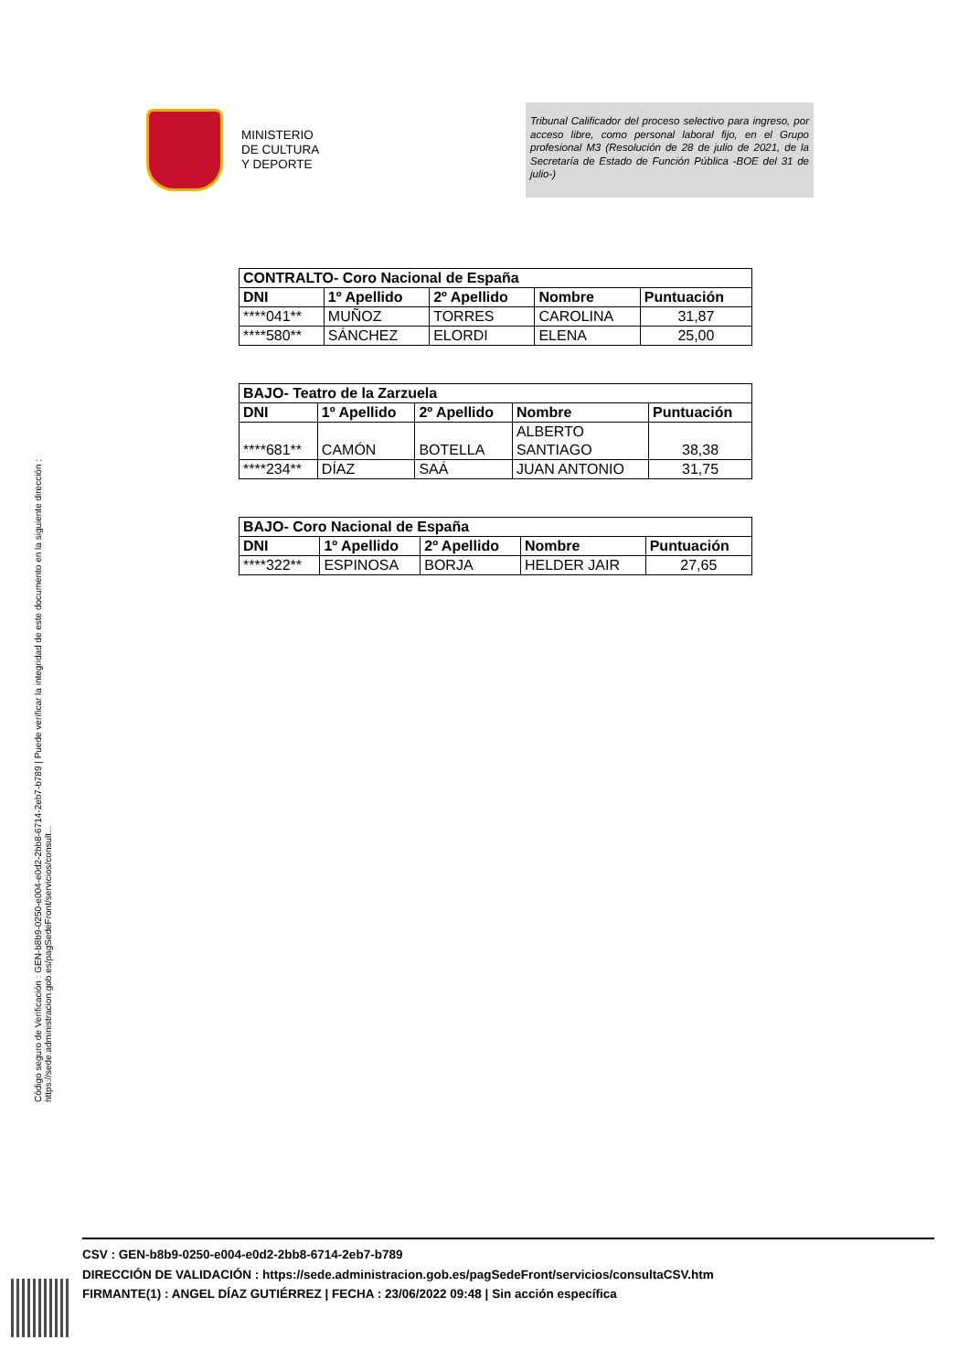MINISTERIO
DE CULTURA
Y DEPORTE
Tribunal Calificador del proceso selectivo para ingreso, por acceso libre, como personal laboral fijo, en el Grupo profesional M3 (Resolución de 28 de julio de 2021, de la Secretaría de Estado de Función Pública -BOE del 31 de julio-)
| CONTRALTO- Coro Nacional de España | | | | |
| --- | --- | --- | --- | --- |
| DNI | 1º Apellido | 2º Apellido | Nombre | Puntuación |
| ****041** | MUÑOZ | TORRES | CAROLINA | 31,87 |
| ****580** | SÁNCHEZ | ELORDI | ELENA | 25,00 |
| BAJO- Teatro de la Zarzuela | | | | |
| --- | --- | --- | --- | --- |
| DNI | 1º Apellido | 2º Apellido | Nombre | Puntuación |
| ****681** | CAMÓN | BOTELLA | ALBERTO SANTIAGO | 38,38 |
| ****234** | DÍAZ | SAÁ | JUAN ANTONIO | 31,75 |
| BAJO- Coro Nacional de España | | | | |
| --- | --- | --- | --- | --- |
| DNI | 1º Apellido | 2º Apellido | Nombre | Puntuación |
| ****322** | ESPINOSA | BORJA | HELDER JAIR | 27,65 |
Código seguro de Verificación : GEN-b8b9-0250-e004-e0d2-2bb8-6714-2eb7-b789 | Puede verificar la integridad de este documento en la siguiente dirección : https://sede.administracion.gob.es/pagSedeFront/servicios/consult...
CSV : GEN-b8b9-0250-e004-e0d2-2bb8-6714-2eb7-b789
DIRECCIÓN DE VALIDACIÓN : https://sede.administracion.gob.es/pagSedeFront/servicios/consultaCSV.htm
FIRMANTE(1) : ANGEL DÍAZ GUTIÉRREZ | FECHA : 23/06/2022 09:48 | Sin acción específica